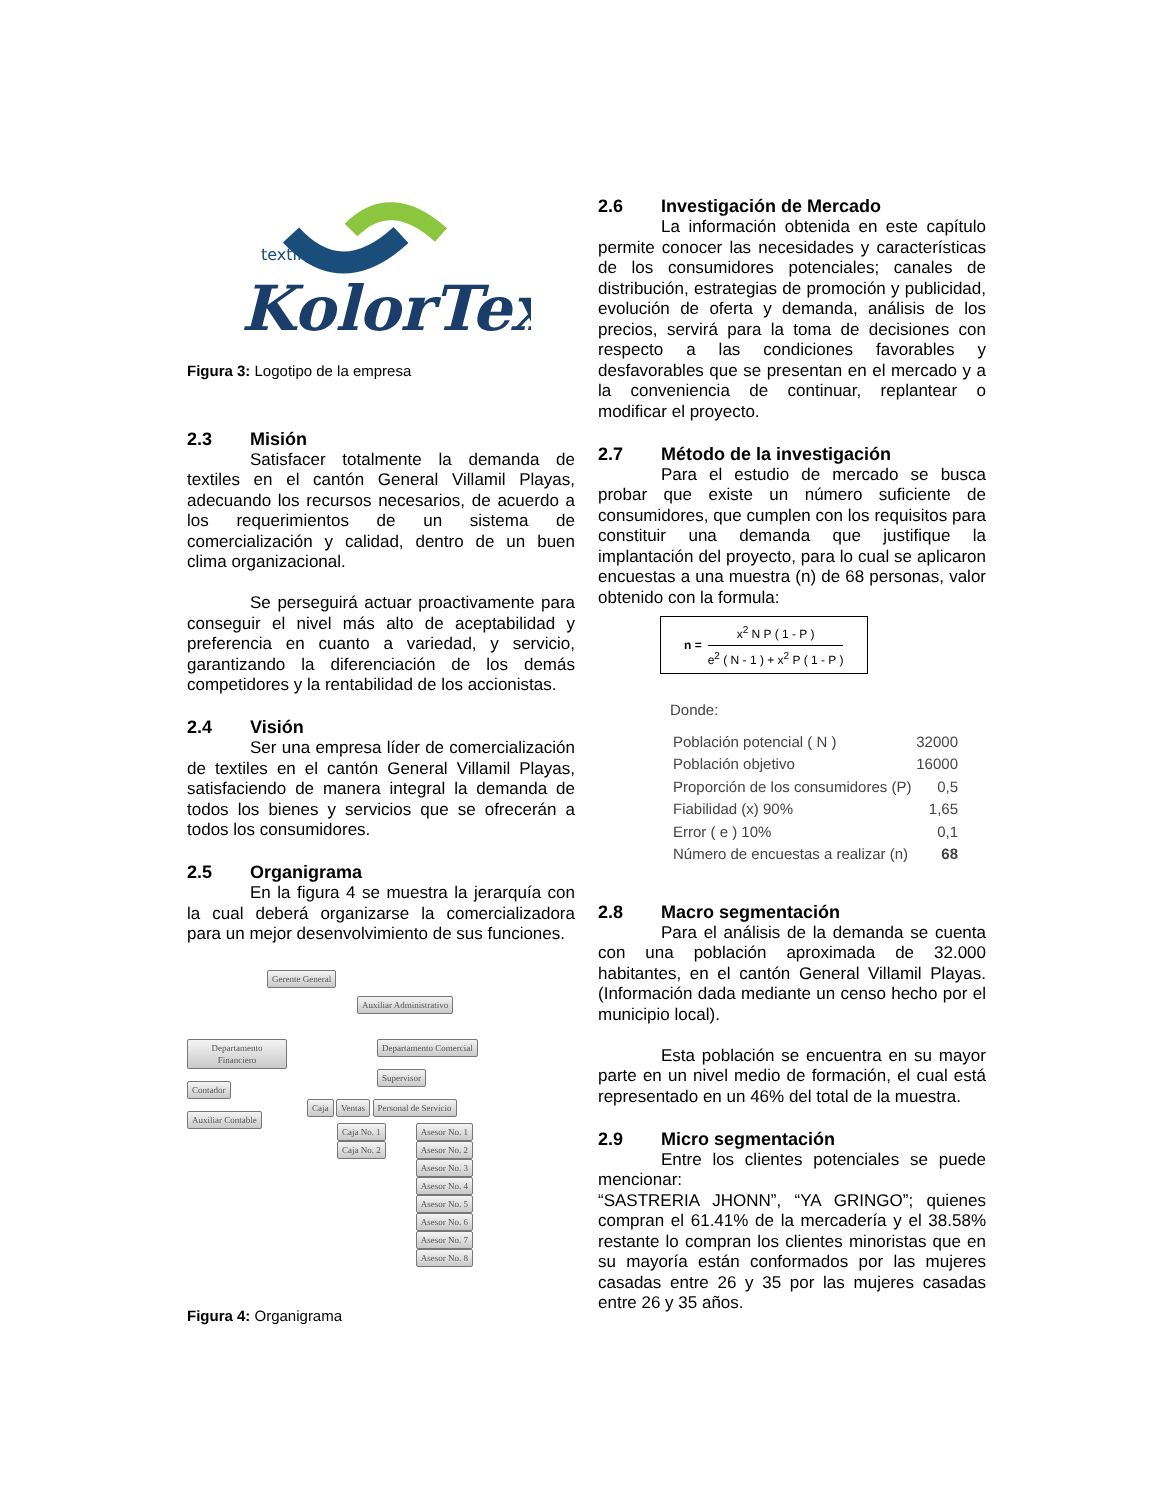textil
KolorTex
Figura 3: Logotipo de la empresa
2.3 Misión
Satisfacer totalmente la demanda de textiles en el cantón General Villamil Playas, adecuando los recursos necesarios, de acuerdo a los requerimientos de un sistema de comercialización y calidad, dentro de un buen clima organizacional.
Se perseguirá actuar proactivamente para conseguir el nivel más alto de aceptabilidad y preferencia en cuanto a variedad, y servicio, garantizando la diferenciación de los demás competidores y la rentabilidad de los accionistas.
2.4 Visión
Ser una empresa líder de comercialización de textiles en el cantón General Villamil Playas, satisfaciendo de manera integral la demanda de todos los bienes y servicios que se ofrecerán a todos los consumidores.
2.5 Organigrama
En la figura 4 se muestra la jerarquía con la cual deberá organizarse la comercializadora para un mejor desenvolvimiento de sus funciones.
Gerente General
Auxiliar Administrativo
Departamento Financiero
Contador
Auxiliar Contable
Departamento Comercial
Supervisor
Caja Ventas Personal de Servicio
Caja No. 1
Caja No. 2
Asesor No. 1
Asesor No. 2
Asesor No. 3
Asesor No. 4
Asesor No. 5
Asesor No. 6
Asesor No. 7
Asesor No. 8
Figura 4: Organigrama
2.6 Investigación de Mercado
La información obtenida en este capítulo permite conocer las necesidades y características de los consumidores potenciales; canales de distribución, estrategias de promoción y publicidad, evolución de oferta y demanda, análisis de los precios, servirá para la toma de decisiones con respecto a las condiciones favorables y desfavorables que se presentan en el mercado y a la conveniencia de continuar, replantear o modificar el proyecto.
2.7 Método de la investigación
Para el estudio de mercado se busca probar que existe un número suficiente de consumidores, que cumplen con los requisitos para constituir una demanda que justifique la implantación del proyecto, para lo cual se aplicaron encuestas a una muestra (n) de 68 personas, valor obtenido con la formula:
n =
x<sup>2</sup> N P ( 1 - P )
e<sup>2</sup> ( N - 1 ) + x<sup>2</sup> P ( 1 - P )
Donde:
| Población potencial ( N ) | 32000 |
| Población objetivo | 16000 |
| Proporción de los consumidores (P) | 0,5 |
| Fiabilidad (x) 90% | 1,65 |
| Error ( e ) 10% | 0,1 |
| Número de encuestas a realizar (n) | 68 |
2.8 Macro segmentación
Para el análisis de la demanda se cuenta con una población aproximada de 32.000 habitantes, en el cantón General Villamil Playas. (Información dada mediante un censo hecho por el municipio local).
Esta población se encuentra en su mayor parte en un nivel medio de formación, el cual está representado en un 46% del total de la muestra.
2.9 Micro segmentación
Entre los clientes potenciales se puede mencionar:
“SASTRERIA JHONN”, “YA GRINGO”; quienes compran el 61.41% de la mercadería y el 38.58% restante lo compran los clientes minoristas que en su mayoría están conformados por las mujeres casadas entre 26 y 35 por las mujeres casadas entre 26 y 35 años.